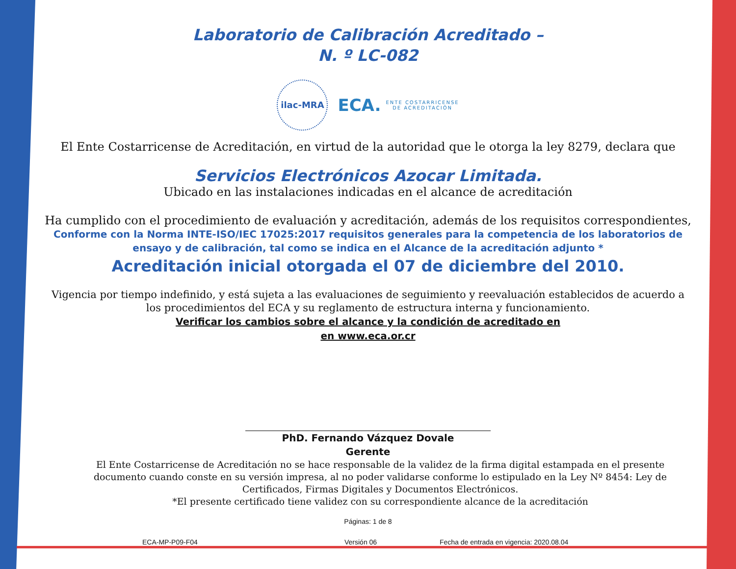Laboratorio de Calibración Acreditado –
N. º LC-082
ilac-MRA
ECA. ENTE COSTARRICENSE
DE ACREDITACIÓN
El Ente Costarricense de Acreditación, en virtud de la autoridad que le otorga la ley 8279, declara que
Servicios Electrónicos Azocar Limitada.
Ubicado en las instalaciones indicadas en el alcance de acreditación
Ha cumplido con el procedimiento de evaluación y acreditación, además de los requisitos correspondientes,
Conforme con la Norma INTE-ISO/IEC 17025:2017 requisitos generales para la competencia de los laboratorios de ensayo y de calibración, tal como se indica en el Alcance de la acreditación adjunto *
Acreditación inicial otorgada el 07 de diciembre del 2010.
Vigencia por tiempo indefinido, y está sujeta a las evaluaciones de seguimiento y reevaluación establecidos de acuerdo a los procedimientos del ECA y su reglamento de estructura interna y funcionamiento.
Verificar los cambios sobre el alcance y la condición de acreditado en
en www.eca.or.cr
PhD. Fernando Vázquez Dovale
Gerente
El Ente Costarricense de Acreditación no se hace responsable de la validez de la firma digital estampada en el presente documento cuando conste en su versión impresa, al no poder validarse conforme lo estipulado en la Ley Nº 8454: Ley de Certificados, Firmas Digitales y Documentos Electrónicos.
*El presente certificado tiene validez con su correspondiente alcance de la acreditación
Páginas: 1 de 8
ECA-MP-P09-F04 Versión 06 Fecha de entrada en vigencia: 2020.08.04